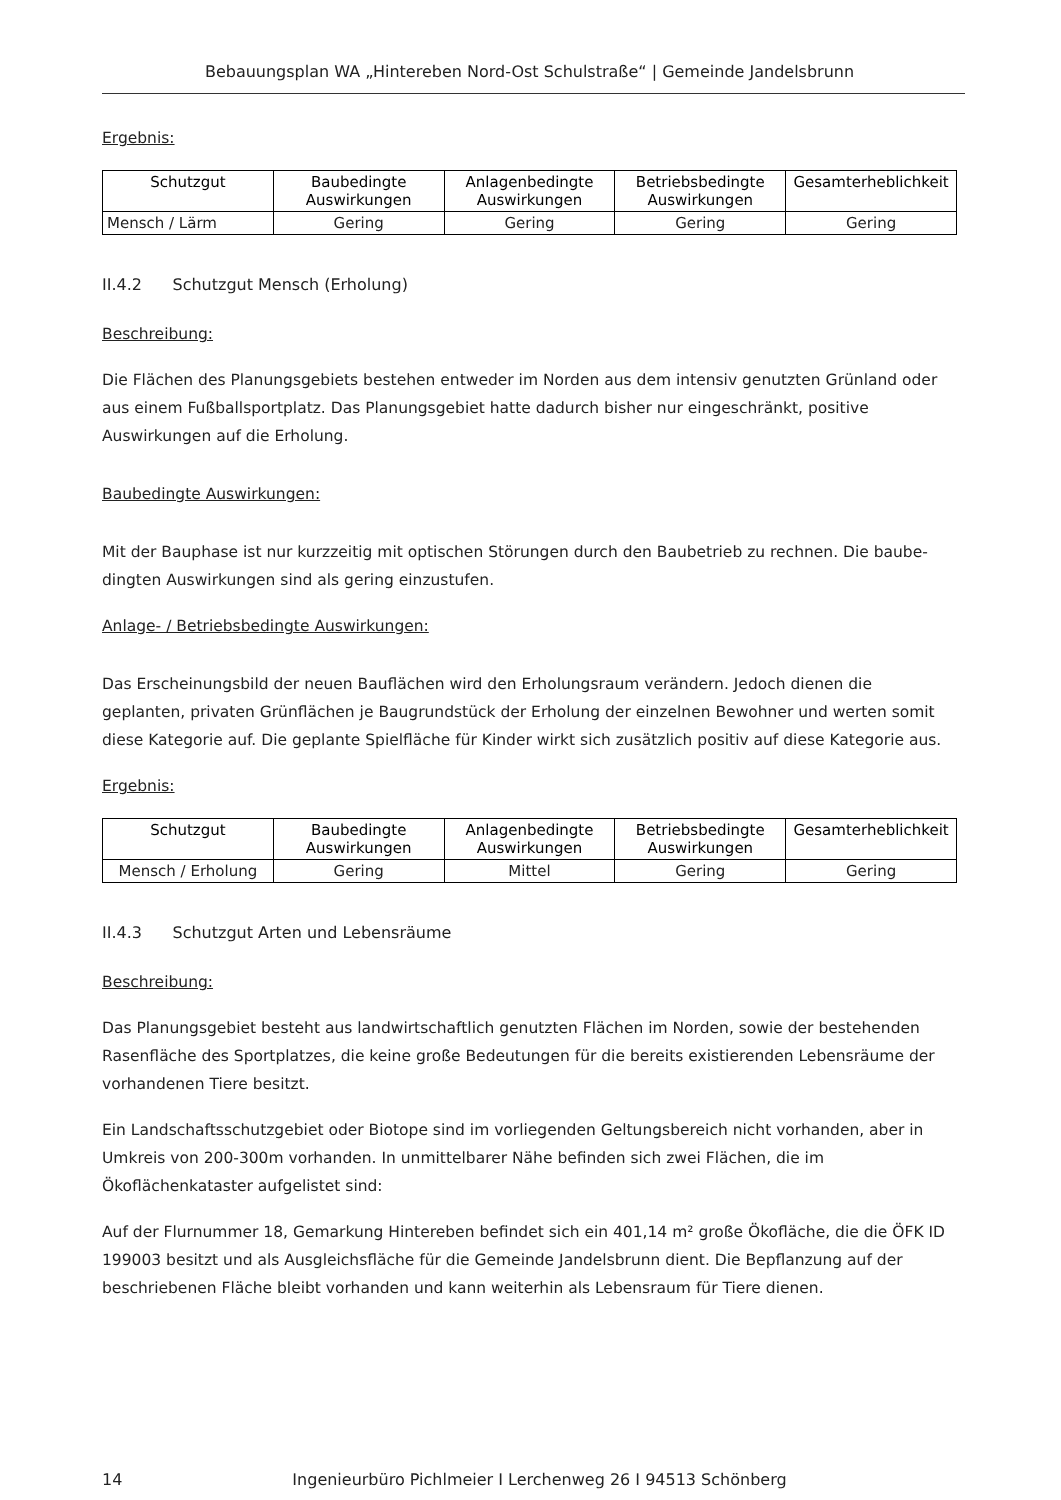Bebauungsplan WA „Hintereben Nord-Ost Schulstraße“ | Gemeinde Jandelsbrunn
Ergebnis:
| Schutzgut | Baubedingte Auswirkungen | Anlagenbedingte Auswirkungen | Betriebsbedingte Auswirkungen | Gesamterheblichkeit |
| --- | --- | --- | --- | --- |
| Mensch / Lärm | Gering | Gering | Gering | Gering |
II.4.2 Schutzgut Mensch (Erholung)
Beschreibung:
Die Flächen des Planungsgebiets bestehen entweder im Norden aus dem intensiv genutzten Grünland oder aus einem Fußballsportplatz. Das Planungsgebiet hatte dadurch bisher nur eingeschränkt, positive Auswirkungen auf die Erholung.
Baubedingte Auswirkungen:
Mit der Bauphase ist nur kurzzeitig mit optischen Störungen durch den Baubetrieb zu rechnen. Die baube-dingten Auswirkungen sind als gering einzustufen.
Anlage- / Betriebsbedingte Auswirkungen:
Das Erscheinungsbild der neuen Bauflächen wird den Erholungsraum verändern. Jedoch dienen die geplanten, privaten Grünflächen je Baugrundstück der Erholung der einzelnen Bewohner und werten somit diese Kategorie auf. Die geplante Spielfläche für Kinder wirkt sich zusätzlich positiv auf diese Kategorie aus.
Ergebnis:
| Schutzgut | Baubedingte Auswirkungen | Anlagenbedingte Auswirkungen | Betriebsbedingte Auswirkungen | Gesamterheblichkeit |
| --- | --- | --- | --- | --- |
| Mensch / Erholung | Gering | Mittel | Gering | Gering |
II.4.3 Schutzgut Arten und Lebensräume
Beschreibung:
Das Planungsgebiet besteht aus landwirtschaftlich genutzten Flächen im Norden, sowie der bestehenden Rasenfläche des Sportplatzes, die keine große Bedeutungen für die bereits existierenden Lebensräume der vorhandenen Tiere besitzt.
Ein Landschaftsschutzgebiet oder Biotope sind im vorliegenden Geltungsbereich nicht vorhanden, aber in Umkreis von 200-300m vorhanden. In unmittelbarer Nähe befinden sich zwei Flächen, die im Ökoflächenkataster aufgelistet sind:
Auf der Flurnummer 18, Gemarkung Hintereben befindet sich ein 401,14 m² große Ökofläche, die die ÖFK ID 199003 besitzt und als Ausgleichsfläche für die Gemeinde Jandelsbrunn dient. Die Bepflanzung auf der beschriebenen Fläche bleibt vorhanden und kann weiterhin als Lebensraum für Tiere dienen.
14 Ingenieurbüro Pichlmeier I Lerchenweg 26 I 94513 Schönberg